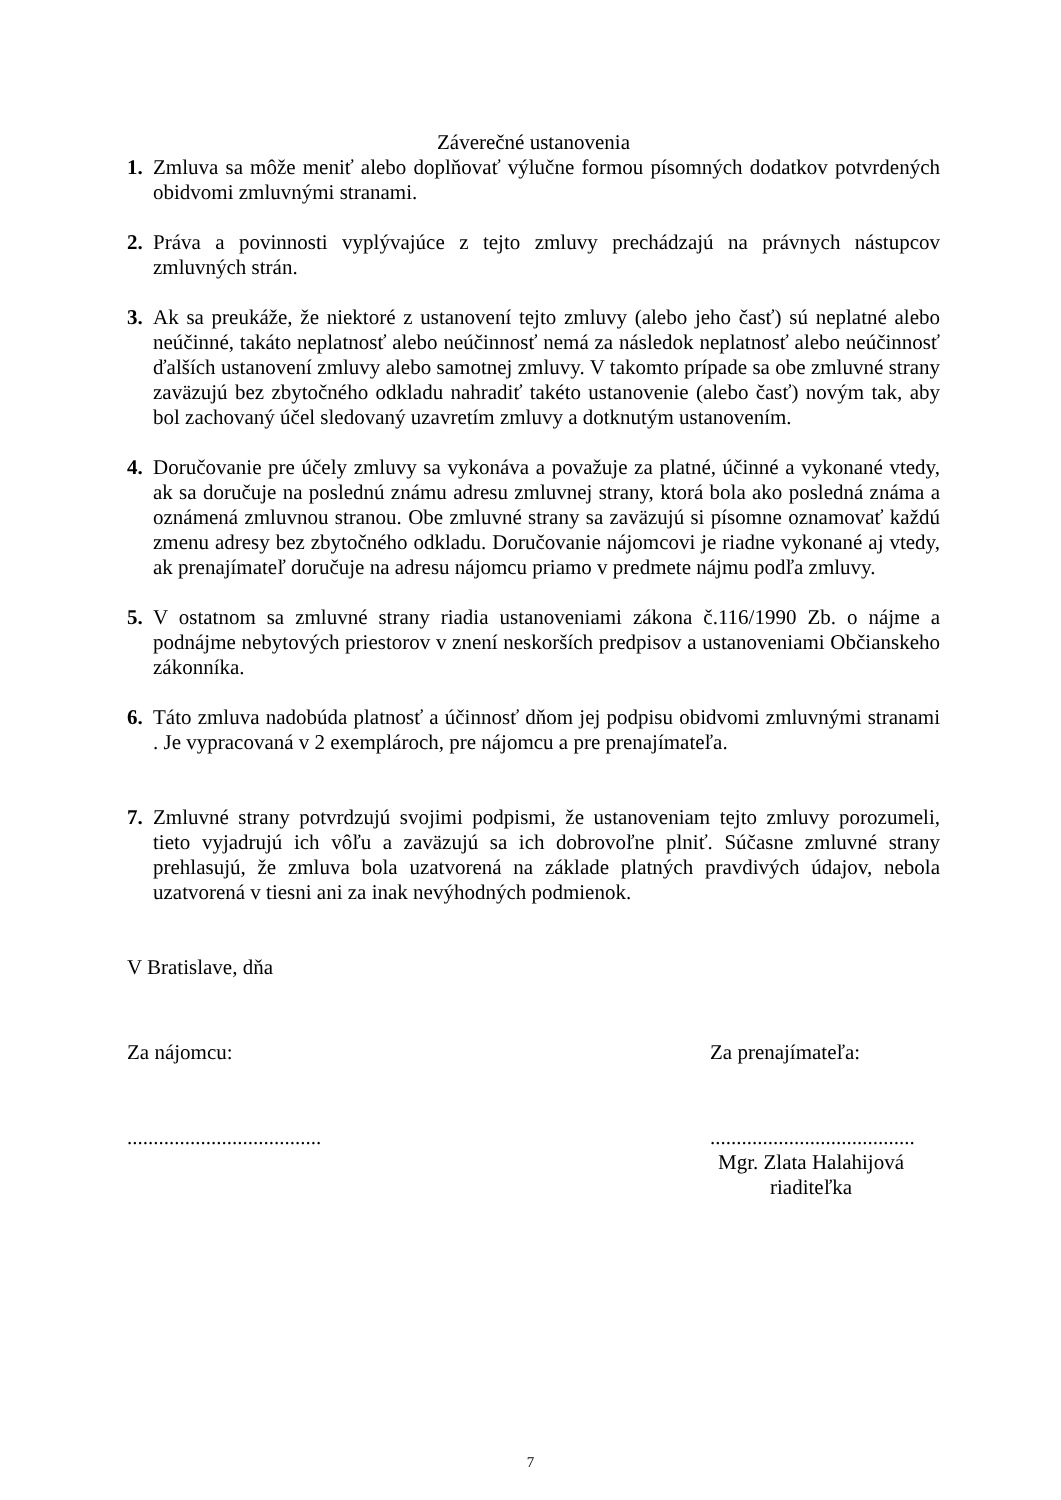Záverečné ustanovenia
1. Zmluva sa môže meniť alebo doplňovať výlučne formou písomných dodatkov potvrdených obidvomi zmluvnými stranami.
2. Práva a povinnosti vyplývajúce z tejto zmluvy prechádzajú na právnych nástupcov zmluvných strán.
3. Ak sa preukáže, že niektoré z ustanovení tejto zmluvy (alebo jeho časť) sú neplatné alebo neúčinné, takáto neplatnosť alebo neúčinnosť nemá za následok neplatnosť alebo neúčinnosť ďalších ustanovení zmluvy alebo samotnej zmluvy. V takomto prípade sa obe zmluvné strany zaväzujú bez zbytočného odkladu nahradiť takéto ustanovenie (alebo časť) novým tak, aby bol zachovaný účel sledovaný uzavretím zmluvy a dotknutým ustanovením.
4. Doručovanie pre účely zmluvy sa vykonáva a považuje za platné, účinné a vykonané vtedy, ak sa doručuje na poslednú známu adresu zmluvnej strany, ktorá bola ako posledná známa a oznámená zmluvnou stranou. Obe zmluvné strany sa zaväzujú si písomne oznamovať každú zmenu adresy bez zbytočného odkladu. Doručovanie nájomcovi je riadne vykonané aj vtedy, ak prenajímateľ doručuje na adresu nájomcu priamo v predmete nájmu podľa zmluvy.
5. V ostatnom sa zmluvné strany riadia ustanoveniami zákona č.116/1990 Zb. o nájme a podnájme nebytových priestorov v znení neskorších predpisov a ustanoveniami Občianskeho zákonníka.
6. Táto zmluva nadobúda platnosť a účinnosť dňom jej podpisu obidvomi zmluvnými stranami . Je vypracovaná v 2 exemplároch, pre nájomcu a pre prenajímateľa.
7. Zmluvné strany potvrdzujú svojimi podpismi, že ustanoveniam tejto zmluvy porozumeli, tieto vyjadrujú ich vôľu a zaväzujú sa ich dobrovoľne plniť. Súčasne zmluvné strany prehlasujú, že zmluva bola uzatvorená na základe platných pravdivých údajov, nebola uzatvorená v tiesni ani za inak nevýhodných podmienok.
V Bratislave, dňa
Za nájomcu: Za prenajímateľa:
............................................................................
Mgr. Zlata Halahijová
riaditeľka
7